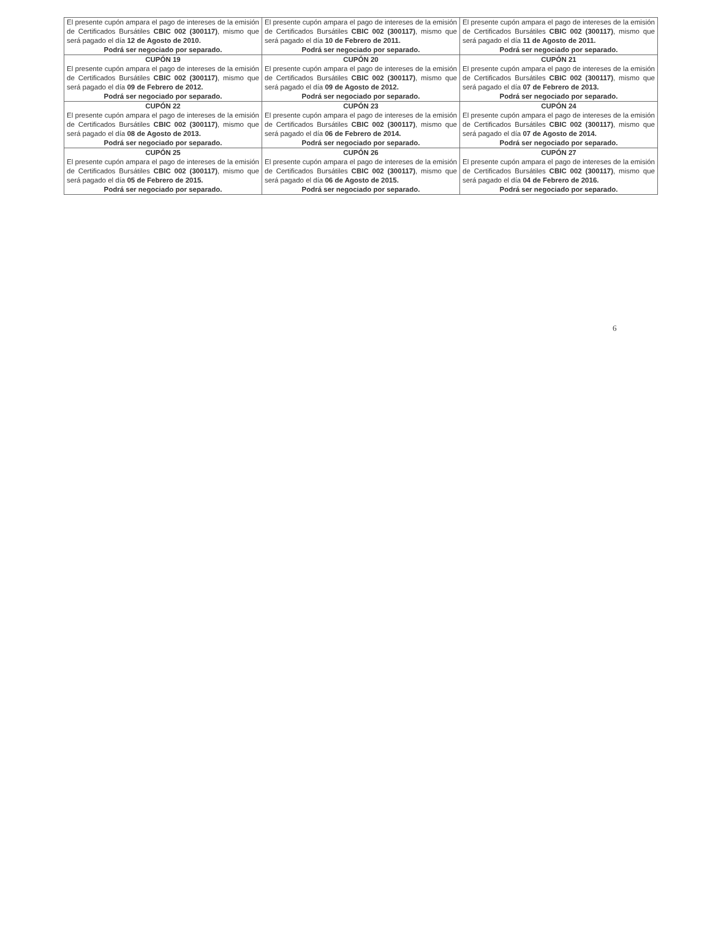| El presente cupón ampara el pago de intereses de la emisión de Certificados Bursátiles CBIC 002 (300117) , mismo que será pagado el día 12 de Agosto de 2010. Podrá ser negociado por separado. | El presente cupón ampara el pago de intereses de la emisión de Certificados Bursátiles CBIC 002 (300117) , mismo que será pagado el día 10 de Febrero de 2011. Podrá ser negociado por separado. | El presente cupón ampara el pago de intereses de la emisión de Certificados Bursátiles CBIC 002 (300117) , mismo que será pagado el día 11 de Agosto de 2011. Podrá ser negociado por separado. |
| CUPÓN 19 El presente cupón ampara el pago de intereses de la emisión de Certificados Bursátiles CBIC 002 (300117) , mismo que será pagado el día 09 de Febrero de 2012. Podrá ser negociado por separado. | CUPÓN 20 El presente cupón ampara el pago de intereses de la emisión de Certificados Bursátiles CBIC 002 (300117) , mismo que será pagado el día 09 de Agosto de 2012. Podrá ser negociado por separado. | CUPÓN 21 El presente cupón ampara el pago de intereses de la emisión de Certificados Bursátiles CBIC 002 (300117) , mismo que será pagado el día 07 de Febrero de 2013. Podrá ser negociado por separado. |
| CUPÓN 22 El presente cupón ampara el pago de intereses de la emisión de Certificados Bursátiles CBIC 002 (300117) , mismo que será pagado el día 08 de Agosto de 2013. Podrá ser negociado por separado. | CUPÓN 23 El presente cupón ampara el pago de intereses de la emisión de Certificados Bursátiles CBIC 002 (300117) , mismo que será pagado el día 06 de Febrero de 2014. Podrá ser negociado por separado. | CUPÓN 24 El presente cupón ampara el pago de intereses de la emisión de Certificados Bursátiles CBIC 002 (300117) , mismo que será pagado el día 07 de Agosto de 2014. Podrá ser negociado por separado. |
| CUPÓN 25 El presente cupón ampara el pago de intereses de la emisión de Certificados Bursátiles CBIC 002 (300117) , mismo que será pagado el día 05 de Febrero de 2015. Podrá ser negociado por separado. | CUPÓN 26 El presente cupón ampara el pago de intereses de la emisión de Certificados Bursátiles CBIC 002 (300117) , mismo que será pagado el día 06 de Agosto de 2015. Podrá ser negociado por separado. | CUPÓN 27 El presente cupón ampara el pago de intereses de la emisión de Certificados Bursátiles CBIC 002 (300117) , mismo que será pagado el día 04 de Febrero de 2016. Podrá ser negociado por separado. |
6